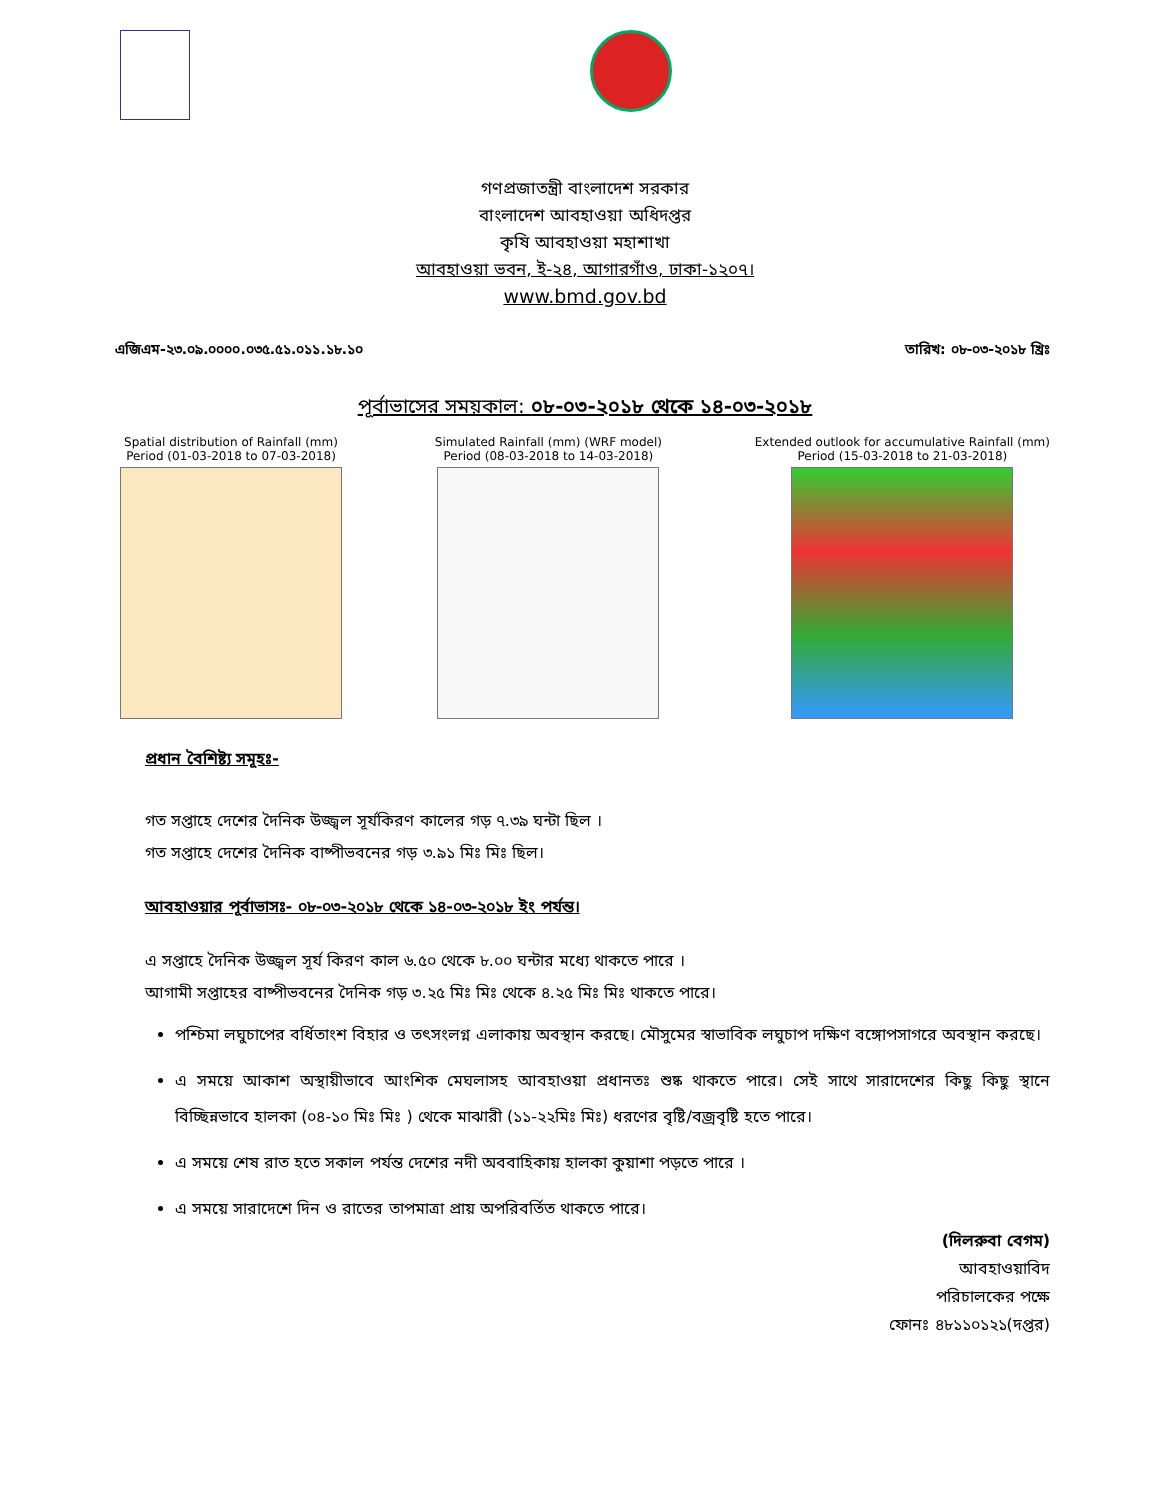গণপ্রজাতন্ত্রী বাংলাদেশ সরকার
বাংলাদেশ আবহাওয়া অধিদপ্তর
কৃষি আবহাওয়া মহাশাখা
আবহাওয়া ভবন, ই-২৪, আগারগাঁও, ঢাকা-১২০৭।
www.bmd.gov.bd
এজিএম-২৩.০৯.০০০০.০৩৫.৫১.০১১.১৮.১০ তারিখ: ০৮-০৩-২০১৮ খ্রিঃ
পূর্বাভাসের সময়কাল: ০৮-০৩-২০১৮ থেকে ১৪-০৩-২০১৮
Spatial distribution of Rainfall (mm)
Period (01-03-2018 to 07-03-2018)
Simulated Rainfall (mm) (WRF model)
Period (08-03-2018 to 14-03-2018)
Extended outlook for accumulative Rainfall (mm)
Period (15-03-2018 to 21-03-2018)
প্রধান বৈশিষ্ট্য সমূহঃ-
গত সপ্তাহে দেশের দৈনিক উজ্জ্বল সূর্যকিরণ কালের গড় ৭.৩৯ ঘন্টা ছিল ।
গত সপ্তাহে দেশের দৈনিক বাষ্পীভবনের গড় ৩.৯১ মিঃ মিঃ ছিল।
আবহাওয়ার পূর্বাভাসঃ- ০৮-০৩-২০১৮ থেকে ১৪-০৩-২০১৮ ইং পর্যন্ত।
এ সপ্তাহে দৈনিক উজ্জ্বল সূর্য কিরণ কাল ৬.৫০ থেকে ৮.০০ ঘন্টার মধ্যে থাকতে পারে ।
আগামী সপ্তাহের বাষ্পীভবনের দৈনিক গড় ৩.২৫ মিঃ মিঃ থেকে ৪.২৫ মিঃ মিঃ থাকতে পারে।
পশ্চিমা লঘুচাপের বর্ধিতাংশ বিহার ও তৎসংলগ্ন এলাকায় অবস্থান করছে। মৌসুমের স্বাভাবিক লঘুচাপ দক্ষিণ বঙ্গোপসাগরে অবস্থান করছে।
এ সময়ে আকাশ অস্থায়ীভাবে আংশিক মেঘলাসহ আবহাওয়া প্রধানতঃ শুষ্ক থাকতে পারে। সেই সাথে সারাদেশের কিছু কিছু স্থানে বিচ্ছিন্নভাবে হালকা (০৪-১০ মিঃ মিঃ ) থেকে মাঝারী (১১-২২মিঃ মিঃ) ধরণের বৃষ্টি/বজ্রবৃষ্টি হতে পারে।
এ সময়ে শেষ রাত হতে সকাল পর্যন্ত দেশের নদী অববাহিকায় হালকা কুয়াশা পড়তে পারে ।
এ সময়ে সারাদেশে দিন ও রাতের তাপমাত্রা প্রায় অপরিবর্তিত থাকতে পারে।
(দিলরুবা বেগম)
আবহাওয়াবিদ
পরিচালকের পক্ষে
ফোনঃ ৪৮১১০১২১(দপ্তর)